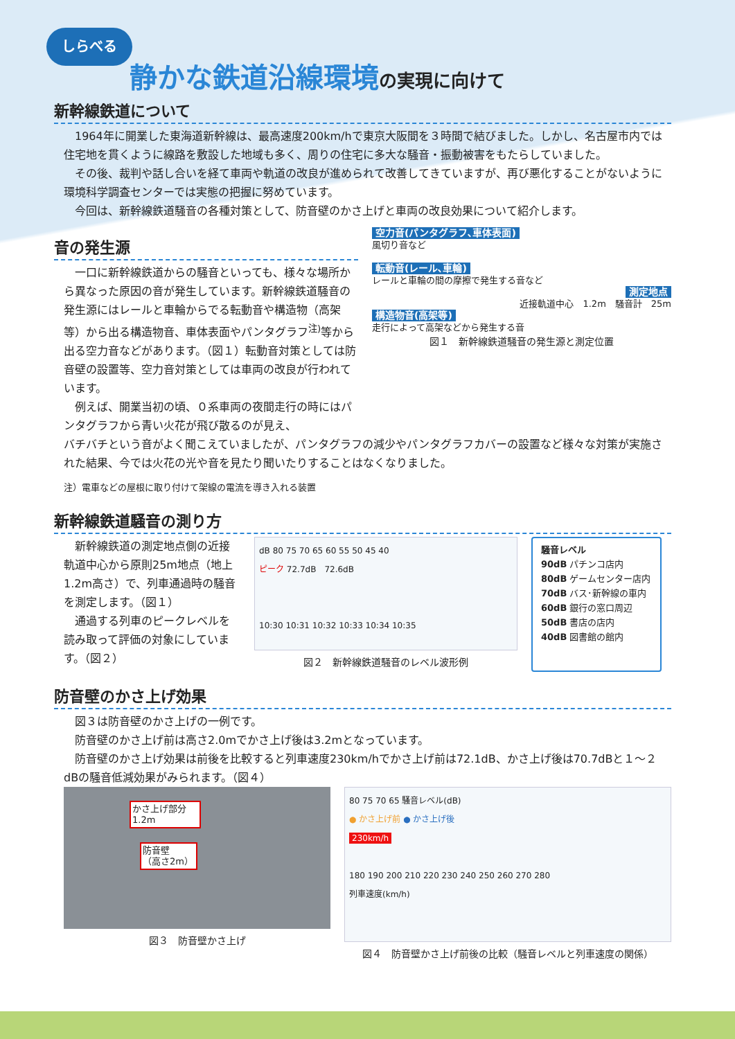しらべる
静かな鉄道沿線環境の実現に向けて
新幹線鉄道について
1964年に開業した東海道新幹線は、最高速度200km/hで東京大阪間を３時間で結びました。しかし、名古屋市内では住宅地を貫くように線路を敷設した地域も多く、周りの住宅に多大な騒音・振動被害をもたらしていました。
その後、裁判や話し合いを経て車両や軌道の改良が進められて改善してきていますが、再び悪化することがないように環境科学調査センターでは実態の把握に努めています。
今回は、新幹線鉄道騒音の各種対策として、防音壁のかさ上げと車両の改良効果について紹介します。
音の発生源
一口に新幹線鉄道からの騒音といっても、様々な場所から異なった原因の音が発生しています。新幹線鉄道騒音の発生源にはレールと車輪からでる転動音や構造物（高架等）から出る構造物音、車体表面やパンタグラフ<sup>注)</sup>等から出る空力音などがあります。（図１）転動音対策としては防音壁の設置等、空力音対策としては車両の改良が行われています。
例えば、開業当初の頃、０系車両の夜間走行の時にはパンタグラフから青い火花が飛び散るのが見え、
空力音(パンタグラフ､車体表面)
風切り音など
転動音(レール､車輪)
レールと車輪の間の摩擦で発生する音など
測定地点
近接軌道中心　1.2m　騒音計　25m
構造物音(高架等)
走行によって高架などから発生する音
図１　新幹線鉄道騒音の発生源と測定位置
バチバチという音がよく聞こえていましたが、パンタグラフの減少やパンタグラフカバーの設置など様々な対策が実施された結果、今では火花の光や音を見たり聞いたりすることはなくなりました。
注）電車などの屋根に取り付けて架線の電流を導き入れる装置
新幹線鉄道騒音の測り方
新幹線鉄道の測定地点側の近接軌道中心から原則25m地点（地上1.2m高さ）で、列車通過時の騒音を測定します。（図１）
通過する列車のピークレベルを読み取って評価の対象にしています。（図２）
dB 80 75 70 65 60 55 50 45 40
ピーク 72.7dB　72.6dB
10:30 10:31 10:32 10:33 10:34 10:35
図２　新幹線鉄道騒音のレベル波形例
騒音レベル
90dB パチンコ店内
80dB ゲームセンター店内
70dB バス･新幹線の車内
60dB 銀行の窓口周辺
50dB 書店の店内
40dB 図書館の館内
防音壁のかさ上げ効果
図３は防音壁のかさ上げの一例です。
防音壁のかさ上げ前は高さ2.0mでかさ上げ後は3.2mとなっています。
防音壁のかさ上げ効果は前後を比較すると列車速度230km/hでかさ上げ前は72.1dB、かさ上げ後は70.7dBと１～２dBの騒音低減効果がみられます。（図４）
かさ上げ部分
1.2m
防音壁
（高さ2m）
図３　防音壁かさ上げ
80 75 70 65 騒音レベル(dB)
● かさ上げ前 ● かさ上げ後
230km/h
180 190 200 210 220 230 240 250 260 270 280
列車速度(km/h)
図４　防音壁かさ上げ前後の比較（騒音レベルと列車速度の関係）